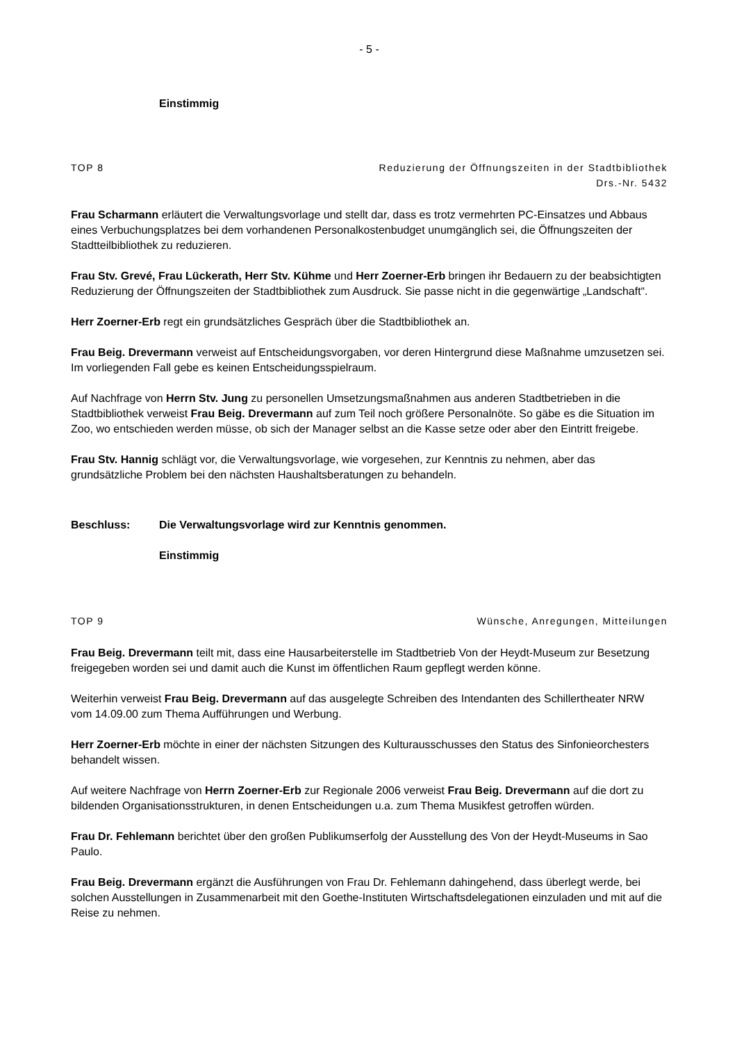- 5 -
Einstimmig
TOP 8 Reduzierung der Öffnungszeiten in der Stadtbibliothek
Drs.-Nr. 5432
Frau Scharmann erläutert die Verwaltungsvorlage und stellt dar, dass es trotz vermehrten PC-Einsatzes und Abbaus eines Verbuchungsplatzes bei dem vorhandenen Personalkostenbudget unumgänglich sei, die Öffnungszeiten der Stadtteilbibliothek zu reduzieren.
Frau Stv. Grevé, Frau Lückerath, Herr Stv. Kühme und Herr Zoerner-Erb bringen ihr Bedauern zu der beabsichtigten Reduzierung der Öffnungszeiten der Stadtbibliothek zum Ausdruck. Sie passe nicht in die gegenwärtige „Landschaft“.
Herr Zoerner-Erb regt ein grundsätzliches Gespräch über die Stadtbibliothek an.
Frau Beig. Drevermann verweist auf Entscheidungsvorgaben, vor deren Hintergrund diese Maßnahme umzusetzen sei. Im vorliegenden Fall gebe es keinen Entscheidungsspielraum.
Auf Nachfrage von Herrn Stv. Jung zu personellen Umsetzungsmaßnahmen aus anderen Stadtbetrieben in die Stadtbibliothek verweist Frau Beig. Drevermann auf zum Teil noch größere Personalnöte. So gäbe es die Situation im Zoo, wo entschieden werden müsse, ob sich der Manager selbst an die Kasse setze oder aber den Eintritt freigebe.
Frau Stv. Hannig schlägt vor, die Verwaltungsvorlage, wie vorgesehen, zur Kenntnis zu nehmen, aber das grundsätzliche Problem bei den nächsten Haushaltsberatungen zu behandeln.
Beschluss: Die Verwaltungsvorlage wird zur Kenntnis genommen.
Einstimmig
TOP 9 Wünsche, Anregungen, Mitteilungen
Frau Beig. Drevermann teilt mit, dass eine Hausarbeiterstelle im Stadtbetrieb Von der Heydt-Museum zur Besetzung freigegeben worden sei und damit auch die Kunst im öffentlichen Raum gepflegt werden könne.
Weiterhin verweist Frau Beig. Drevermann auf das ausgelegte Schreiben des Intendanten des Schillertheater NRW vom 14.09.00 zum Thema Aufführungen und Werbung.
Herr Zoerner-Erb möchte in einer der nächsten Sitzungen des Kulturausschusses den Status des Sinfonieorchesters behandelt wissen.
Auf weitere Nachfrage von Herrn Zoerner-Erb zur Regionale 2006 verweist Frau Beig. Drevermann auf die dort zu bildenden Organisationsstrukturen, in denen Entscheidungen u.a. zum Thema Musikfest getroffen würden.
Frau Dr. Fehlemann berichtet über den großen Publikumserfolg der Ausstellung des Von der Heydt-Museums in Sao Paulo.
Frau Beig. Drevermann ergänzt die Ausführungen von Frau Dr. Fehlemann dahingehend, dass überlegt werde, bei solchen Ausstellungen in Zusammenarbeit mit den Goethe-Instituten Wirtschaftsdelegationen einzuladen und mit auf die Reise zu nehmen.